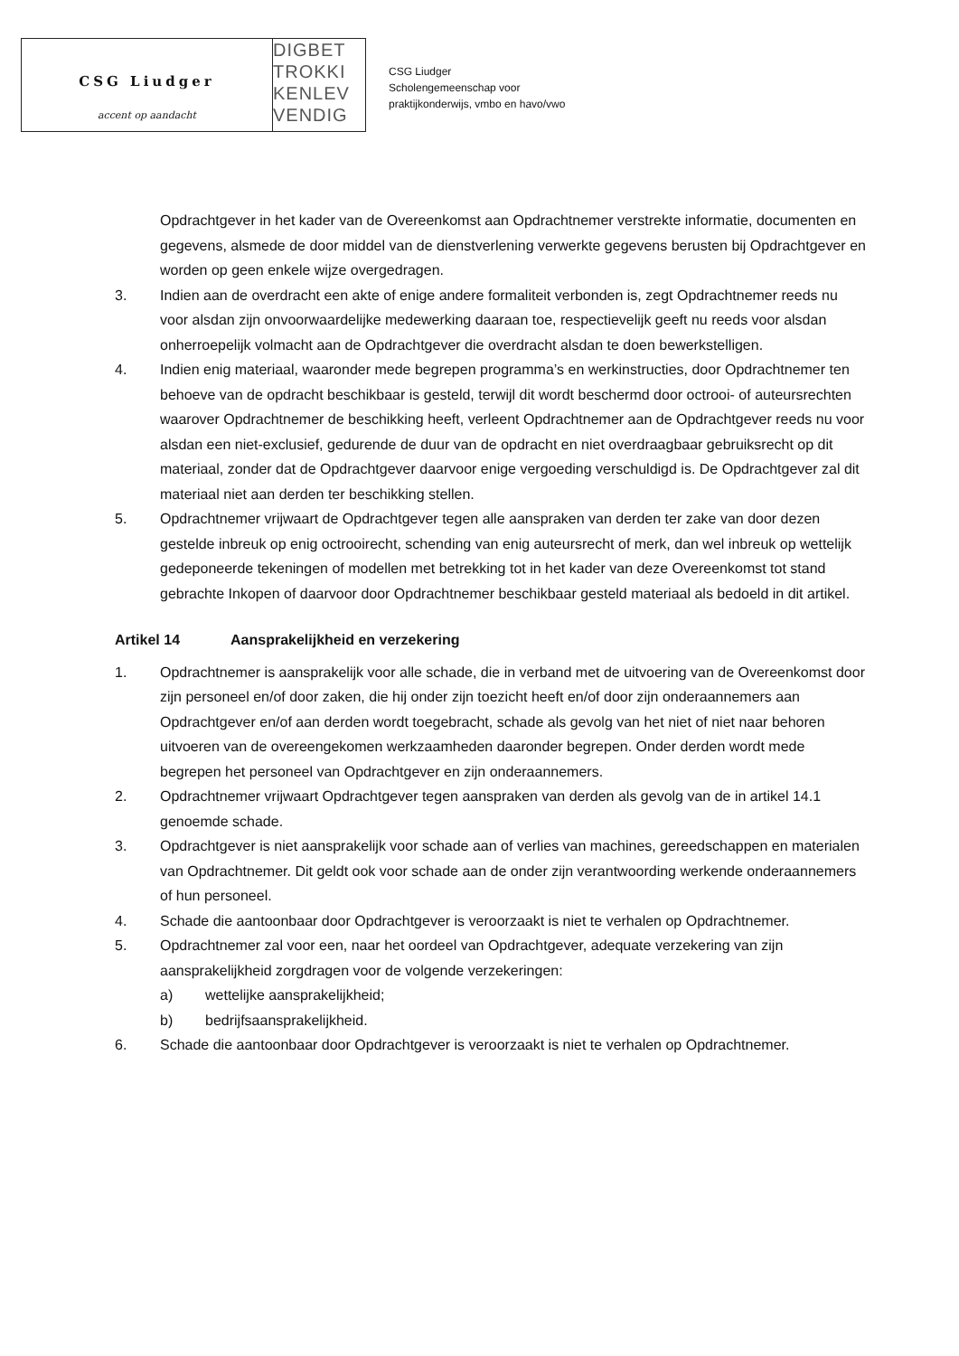CSG Liudger
accent op aandacht
DIGBET
TROKKI
KENLEV
VENDIG
CSG Liudger
Scholengemeenschap voor
praktijkonderwijs, vmbo en havo/vwo
Opdrachtgever in het kader van de Overeenkomst aan Opdrachtnemer verstrekte informatie, documenten en gegevens, alsmede de door middel van de dienstverlening verwerkte gegevens berusten bij Opdrachtgever en worden op geen enkele wijze overgedragen.
3. Indien aan de overdracht een akte of enige andere formaliteit verbonden is, zegt Opdrachtnemer reeds nu voor alsdan zijn onvoorwaardelijke medewerking daaraan toe, respectievelijk geeft nu reeds voor alsdan onherroepelijk volmacht aan de Opdrachtgever die overdracht alsdan te doen bewerkstelligen.
4. Indien enig materiaal, waaronder mede begrepen programma’s en werkinstructies, door Opdrachtnemer ten behoeve van de opdracht beschikbaar is gesteld, terwijl dit wordt beschermd door octrooi- of auteursrechten waarover Opdrachtnemer de beschikking heeft, verleent Opdrachtnemer aan de Opdrachtgever reeds nu voor alsdan een niet-exclusief, gedurende de duur van de opdracht en niet overdraagbaar gebruiksrecht op dit materiaal, zonder dat de Opdrachtgever daarvoor enige vergoeding verschuldigd is. De Opdrachtgever zal dit materiaal niet aan derden ter beschikking stellen.
5. Opdrachtnemer vrijwaart de Opdrachtgever tegen alle aanspraken van derden ter zake van door dezen gestelde inbreuk op enig octrooirecht, schending van enig auteursrecht of merk, dan wel inbreuk op wettelijk gedeponeerde tekeningen of modellen met betrekking tot in het kader van deze Overeenkomst tot stand gebrachte Inkopen of daarvoor door Opdrachtnemer beschikbaar gesteld materiaal als bedoeld in dit artikel.
Artikel 14 Aansprakelijkheid en verzekering
1. Opdrachtnemer is aansprakelijk voor alle schade, die in verband met de uitvoering van de Overeenkomst door zijn personeel en/of door zaken, die hij onder zijn toezicht heeft en/of door zijn onderaannemers aan Opdrachtgever en/of aan derden wordt toegebracht, schade als gevolg van het niet of niet naar behoren uitvoeren van de overeengekomen werkzaamheden daaronder begrepen. Onder derden wordt mede begrepen het personeel van Opdrachtgever en zijn onderaannemers.
2. Opdrachtnemer vrijwaart Opdrachtgever tegen aanspraken van derden als gevolg van de in artikel 14.1 genoemde schade.
3. Opdrachtgever is niet aansprakelijk voor schade aan of verlies van machines, gereedschappen en materialen van Opdrachtnemer. Dit geldt ook voor schade aan de onder zijn verantwoording werkende onderaannemers of hun personeel.
4. Schade die aantoonbaar door Opdrachtgever is veroorzaakt is niet te verhalen op Opdrachtnemer.
5. Opdrachtnemer zal voor een, naar het oordeel van Opdrachtgever, adequate verzekering van zijn aansprakelijkheid zorgdragen voor de volgende verzekeringen:
a) wettelijke aansprakelijkheid;
b) bedrijfsaansprakelijkheid.
6. Schade die aantoonbaar door Opdrachtgever is veroorzaakt is niet te verhalen op Opdrachtnemer.